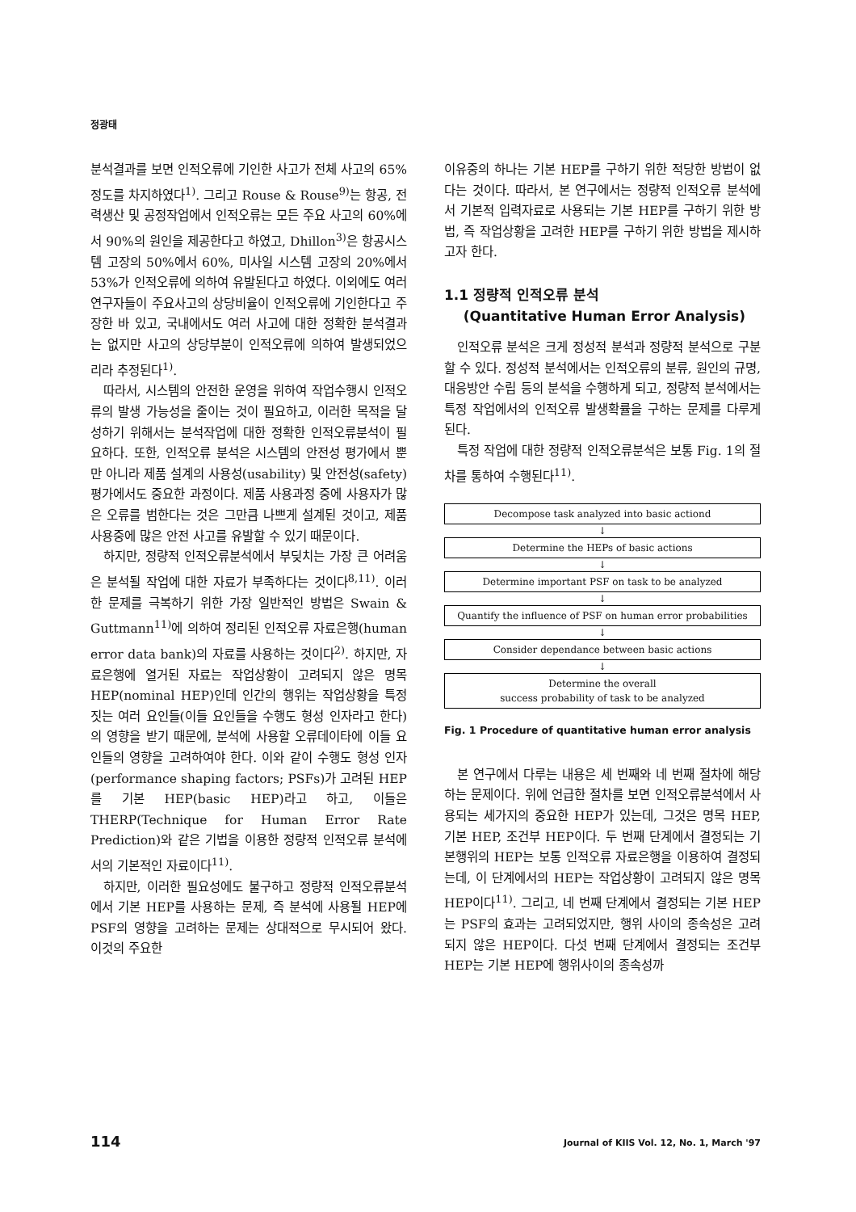정광태
분석결과를 보면 인적오류에 기인한 사고가 전체 사고의 65% 정도를 차지하였다<sup>1)</sup>. 그리고 Rouse & Rouse<sup>9)</sup>는 항공, 전력생산 및 공정작업에서 인적오류는 모든 주요 사고의 60%에서 90%의 원인을 제공한다고 하였고, Dhillon<sup>3)</sup>은 항공시스템 고장의 50%에서 60%, 미사일 시스템 고장의 20%에서 53%가 인적오류에 의하여 유발된다고 하였다. 이외에도 여러 연구자들이 주요사고의 상당비율이 인적오류에 기인한다고 주장한 바 있고, 국내에서도 여러 사고에 대한 정확한 분석결과는 없지만 사고의 상당부분이 인적오류에 의하여 발생되었으리라 추정된다<sup>1)</sup>.
따라서, 시스템의 안전한 운영을 위하여 작업수행시 인적오류의 발생 가능성을 줄이는 것이 필요하고, 이러한 목적을 달성하기 위해서는 분석작업에 대한 정확한 인적오류분석이 필요하다. 또한, 인적오류 분석은 시스템의 안전성 평가에서 뿐만 아니라 제품 설계의 사용성(usability) 및 안전성(safety) 평가에서도 중요한 과정이다. 제품 사용과정 중에 사용자가 많은 오류를 범한다는 것은 그만큼 나쁘게 설계된 것이고, 제품 사용중에 많은 안전 사고를 유발할 수 있기 때문이다.
하지만, 정량적 인적오류분석에서 부딪치는 가장 큰 어려움은 분석될 작업에 대한 자료가 부족하다는 것이다<sup>8,11)</sup>. 이러한 문제를 극복하기 위한 가장 일반적인 방법은 Swain & Guttmann<sup>11)</sup>에 의하여 정리된 인적오류 자료은행(human error data bank)의 자료를 사용하는 것이다<sup>2)</sup>. 하지만, 자료은행에 열거된 자료는 작업상황이 고려되지 않은 명목 HEP(nominal HEP)인데 인간의 행위는 작업상황을 특정짓는 여러 요인들(이들 요인들을 수행도 형성 인자라고 한다)의 영향을 받기 때문에, 분석에 사용할 오류데이타에 이들 요인들의 영향을 고려하여야 한다. 이와 같이 수행도 형성 인자(performance shaping factors; PSFs)가 고려된 HEP를 기본 HEP(basic HEP)라고 하고, 이들은 THERP(Technique for Human Error Rate Prediction)와 같은 기법을 이용한 정량적 인적오류 분석에서의 기본적인 자료이다<sup>11)</sup>.
하지만, 이러한 필요성에도 불구하고 정량적 인적오류분석에서 기본 HEP를 사용하는 문제, 즉 분석에 사용될 HEP에 PSF의 영향을 고려하는 문제는 상대적으로 무시되어 왔다. 이것의 주요한
이유중의 하나는 기본 HEP를 구하기 위한 적당한 방법이 없다는 것이다. 따라서, 본 연구에서는 정량적 인적오류 분석에서 기본적 입력자료로 사용되는 기본 HEP를 구하기 위한 방법, 즉 작업상황을 고려한 HEP를 구하기 위한 방법을 제시하고자 한다.
1.1 정량적 인적오류 분석
(Quantitative Human Error Analysis)
인적오류 분석은 크게 정성적 분석과 정량적 분석으로 구분할 수 있다. 정성적 분석에서는 인적오류의 분류, 원인의 규명, 대응방안 수립 등의 분석을 수행하게 되고, 정량적 분석에서는 특정 작업에서의 인적오류 발생확률을 구하는 문제를 다루게 된다.
특정 작업에 대한 정량적 인적오류분석은 보통 Fig. 1의 절차를 통하여 수행된다<sup>11)</sup>.
Decompose task analyzed into basic actiond
↓
Determine the HEPs of basic actions
↓
Determine important PSF on task to be analyzed
↓
Quantify the influence of PSF on human error probabilities
↓
Consider dependance between basic actions
↓
Determine the overall
success probability of task to be analyzed
Fig. 1 Procedure of quantitative human error analysis
본 연구에서 다루는 내용은 세 번째와 네 번째 절차에 해당하는 문제이다. 위에 언급한 절차를 보면 인적오류분석에서 사용되는 세가지의 중요한 HEP가 있는데, 그것은 명목 HEP, 기본 HEP, 조건부 HEP이다. 두 번째 단계에서 결정되는 기본행위의 HEP는 보통 인적오류 자료은행을 이용하여 결정되는데, 이 단계에서의 HEP는 작업상황이 고려되지 않은 명목 HEP이다<sup>11)</sup>. 그리고, 네 번째 단계에서 결정되는 기본 HEP는 PSF의 효과는 고려되었지만, 행위 사이의 종속성은 고려되지 않은 HEP이다. 다섯 번째 단계에서 결정되는 조건부 HEP는 기본 HEP에 행위사이의 종속성까
114
Journal of KIIS Vol. 12, No. 1, March '97